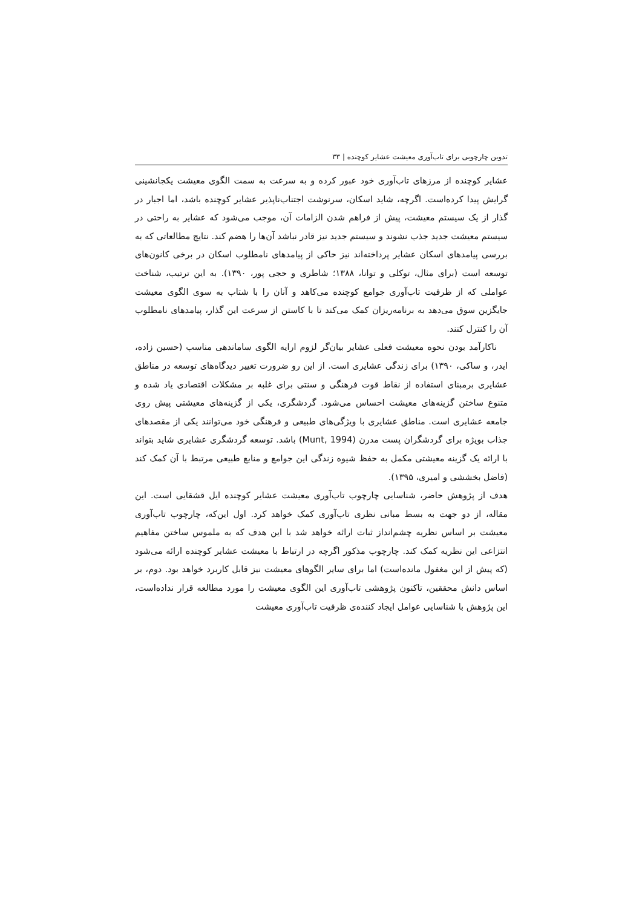تدوین چارچوبی برای تاب‌آوری معیشت عشایر کوچنده | ۳۳
عشایر کوچنده از مرزهای تاب‌آوری خود عبور کرده و به سرعت به سمت الگوی معیشت یکجانشینی گرایش پیدا کرده‌است. اگرچه، شاید اسکان، سرنوشت اجتناب‌ناپذیر عشایر کوچنده باشد، اما اجبار در گذار از یک سیستم معیشت، پیش از فراهم شدن الزامات آن، موجب می‌شود که عشایر به راحتی در سیستم معیشت جدید جذب نشوند و سیستم جدید نیز قادر نباشد آن‌ها را هضم کند. نتایج مطالعاتی که به بررسی پیامدهای اسکان عشایر پرداخته‌اند نیز حاکی از پیامدهای نامطلوب اسکان در برخی کانون‌های توسعه است (برای مثال، توکلی و توانا، ۱۳۸۸؛ شاطری و حجی پور، ۱۳۹۰). به این ترتیب، شناخت عواملی که از ظرفیت تاب‌آوری جوامع کوچنده می‌کاهد و آنان را با شتاب به سوی الگوی معیشت جایگزین سوق می‌دهد به برنامه‌ریزان کمک می‌کند تا با کاستن از سرعت این گذار، پیامدهای نامطلوب آن را کنترل کنند.
ناکارآمد بودن نحوه معیشت فعلی عشایر بیان‌گر لزوم ارایه الگوی ساماندهی مناسب (حسین زاده، ایدر، و ساکی، ۱۳۹۰) برای زندگی عشایری است. از این رو ضرورت تغییر دیدگاه‌های توسعه در مناطق عشایری برمبنای استفاده از نقاط قوت فرهنگی و سنتی برای غلبه بر مشکلات اقتصادی یاد شده و متنوع ساختن گزینه‌های معیشت احساس می‌شود. گردشگری، یکی از گزینه‌های معیشتی پیش روی جامعه عشایری است. مناطق عشایری با ویژگی‌های طبیعی و فرهنگی خود می‌توانند یکی از مقصدهای جذاب بویژه برای گردشگران پست مدرن (Munt, 1994) باشد. توسعه گردشگری عشایری شاید بتواند با ارائه یک گزینه معیشتی مکمل به حفظ شیوه زندگی این جوامع و منابع طبیعی مرتبط با آن کمک کند (فاضل بخششی و امیری، ۱۳۹۵).
هدف از پژوهش حاضر، شناسایی چارچوب تاب‌آوری معیشت عشایر کوچنده ایل قشقایی است. این مقاله، از دو جهت به بسط مبانی نظری تاب‌آوری کمک خواهد کرد. اول این‌که، چارچوب تاب‌آوری معیشت بر اساس نظریه چشم‌انداز ثبات ارائه خواهد شد با این هدف که به ملموس ساختن مفاهیم انتزاعی این نظریه کمک کند. چارچوب مذکور اگرچه در ارتباط با معیشت عشایر کوچنده ارائه می‌شود (که پیش از این مغفول مانده‌است) اما برای سایر الگوهای معیشت نیز قابل کاربرد خواهد بود. دوم، بر اساس دانش محققین، تاکنون پژوهشی تاب‌آوری این الگوی معیشت را مورد مطالعه قرار نداده‌است، این پژوهش با شناسایی عوامل ایجاد کننده‌ی ظرفیت تاب‌آوری معیشت